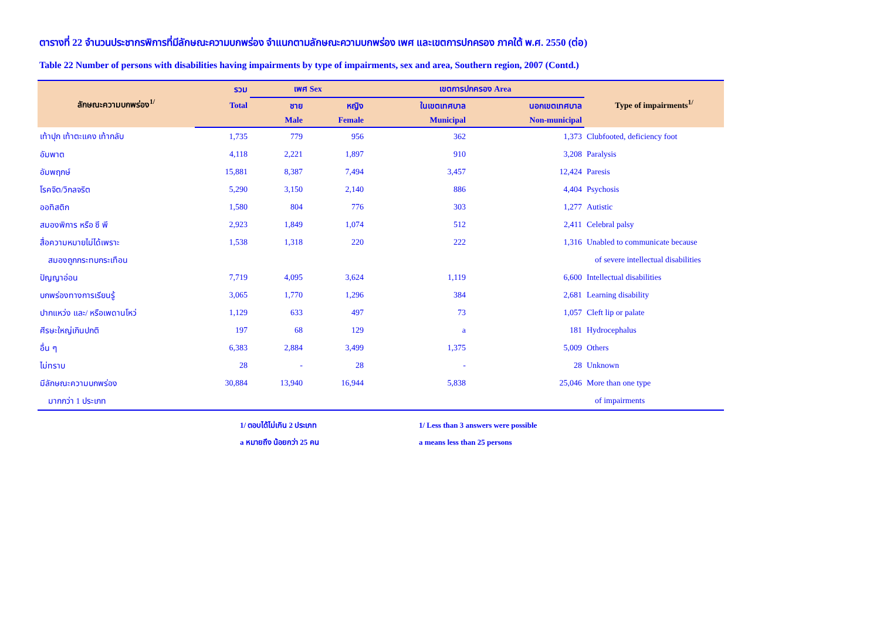ตารางที่ 22 จำนวนประชากรพิการที่มีลักษณะความบกพร่อง จำแนกตามลักษณะความบกพร่อง เพศ และเขตการปกครอง ภาคใต้ พ.ศ. 2550 (ต่อ)
Table 22 Number of persons with disabilities having impairments by type of impairments, sex and area, Southern region, 2007 (Contd.)
| ลักษณะความบกพร่อง<sup>1/</sup> | รวม | เพศ Sex | | เขตการปกครอง Area | | Type of impairments<sup>1/</sup> |
| --- | --- | --- | --- | --- | --- | --- |
| | Total | ชาย | หญิง | ในเขตเทศบาล | นอกเขตเทศบาล | |
| | | Male | Female | Municipal | Non-municipal | |
| เท้าปุก เท้าตะแคง เท้ากลับ | 1,735 | 779 | 956 | 362 | 1,373 | Clubfooted, deficiency foot |
| อัมพาต | 4,118 | 2,221 | 1,897 | 910 | 3,208 | Paralysis |
| อัมพฤกษ์ | 15,881 | 8,387 | 7,494 | 3,457 | 12,424 | Paresis |
| โรคจิต/วิกลจริต | 5,290 | 3,150 | 2,140 | 886 | 4,404 | Psychosis |
| ออทิสติก | 1,580 | 804 | 776 | 303 | 1,277 | Autistic |
| สมองพิการ หรือ ซี พี | 2,923 | 1,849 | 1,074 | 512 | 2,411 | Celebral palsy |
| สื่อความหมายไม่ได้เพราะ | 1,538 | 1,318 | 220 | 222 | 1,316 | Unabled to communicate because |
| สมองถูกกระทบกระเทือน | | | | | | of severe intellectual disabilities |
| ปัญญาอ่อน | 7,719 | 4,095 | 3,624 | 1,119 | 6,600 | Intellectual disabilities |
| บกพร่องทางการเรียนรู้ | 3,065 | 1,770 | 1,296 | 384 | 2,681 | Learning disability |
| ปากแหว่ง และ/ หรือเพดานโหว่ | 1,129 | 633 | 497 | 73 | 1,057 | Cleft lip or palate |
| ศีรษะใหญ่เกินปกติ | 197 | 68 | 129 | a | 181 | Hydrocephalus |
| อื่น ๆ | 6,383 | 2,884 | 3,499 | 1,375 | 5,009 | Others |
| ไม่ทราบ | 28 | - | 28 | - | 28 | Unknown |
| มีลักษณะความบกพร่อง | 30,884 | 13,940 | 16,944 | 5,838 | 25,046 | More than one type |
| มากกว่า 1 ประเภท | | | | | | of impairments |
1/ ตอบได้ไม่เกิน 2 ประเภท
a หมายถึง น้อยกว่า 25 คน
1/ Less than 3 answers were possible
a means less than 25 persons